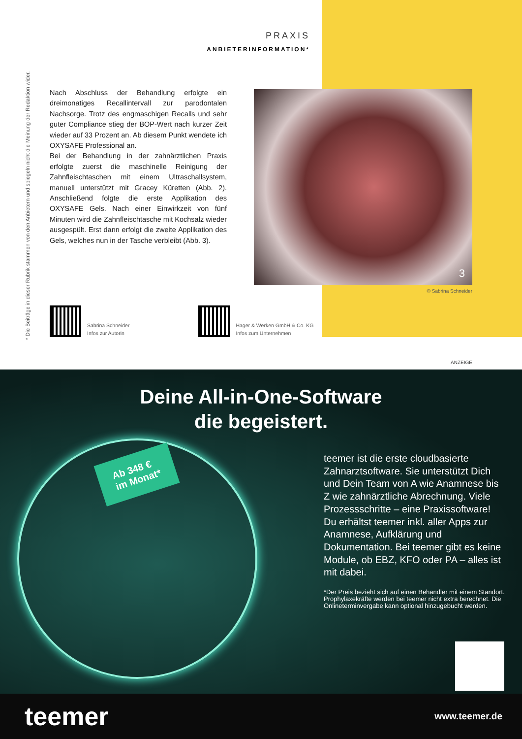* Die Beiträge in dieser Rubrik stammen von den Anbietern und spiegeln nicht die Meinung der Redaktion wider.
PRAXIS
ANBIETERINFORMATION*
Nach Abschluss der Behandlung erfolgte ein dreimonatiges Recallintervall zur parodontalen Nachsorge. Trotz des engmaschigen Recalls und sehr guter Compliance stieg der BOP-Wert nach kurzer Zeit wieder auf 33 Prozent an. Ab diesem Punkt wendete ich OXYSAFE Professional an.
Bei der Behandlung in der zahnärztlichen Praxis erfolgte zuerst die maschinelle Reinigung der Zahnfleischtaschen mit einem Ultraschallsystem, manuell unterstützt mit Gracey Küretten (Abb. 2). Anschließend folgte die erste Applikation des OXYSAFE Gels. Nach einer Einwirkzeit von fünf Minuten wird die Zahnfleischtasche mit Kochsalz wieder ausgespült. Erst dann erfolgt die zweite Applikation des Gels, welches nun in der Tasche verbleibt (Abb. 3).
3
© Sabrina Schneider
Sabrina Schneider
Infos zur Autorin
Hager & Werken GmbH & Co. KG
Infos zum Unternehmen
ANZEIGE
Deine All-in-One-Software
die begeistert.
Ab 348 €
im Monat*
teemer ist die erste cloudbasierte Zahnarztsoftware. Sie unterstützt Dich und Dein Team von A wie Anamnese bis Z wie zahnärztliche Abrechnung. Viele Prozessschritte – eine Praxissoftware! Du erhältst teemer inkl. aller Apps zur Anamnese, Aufklärung und Dokumentation. Bei teemer gibt es keine Module, ob EBZ, KFO oder PA – alles ist mit dabei.
*Der Preis bezieht sich auf einen Behandler mit einem Standort. Prophylaxekräfte werden bei teemer nicht extra berechnet. Die Onlineterminvergabe kann optional hinzugebucht werden.
teemer www.teemer.de